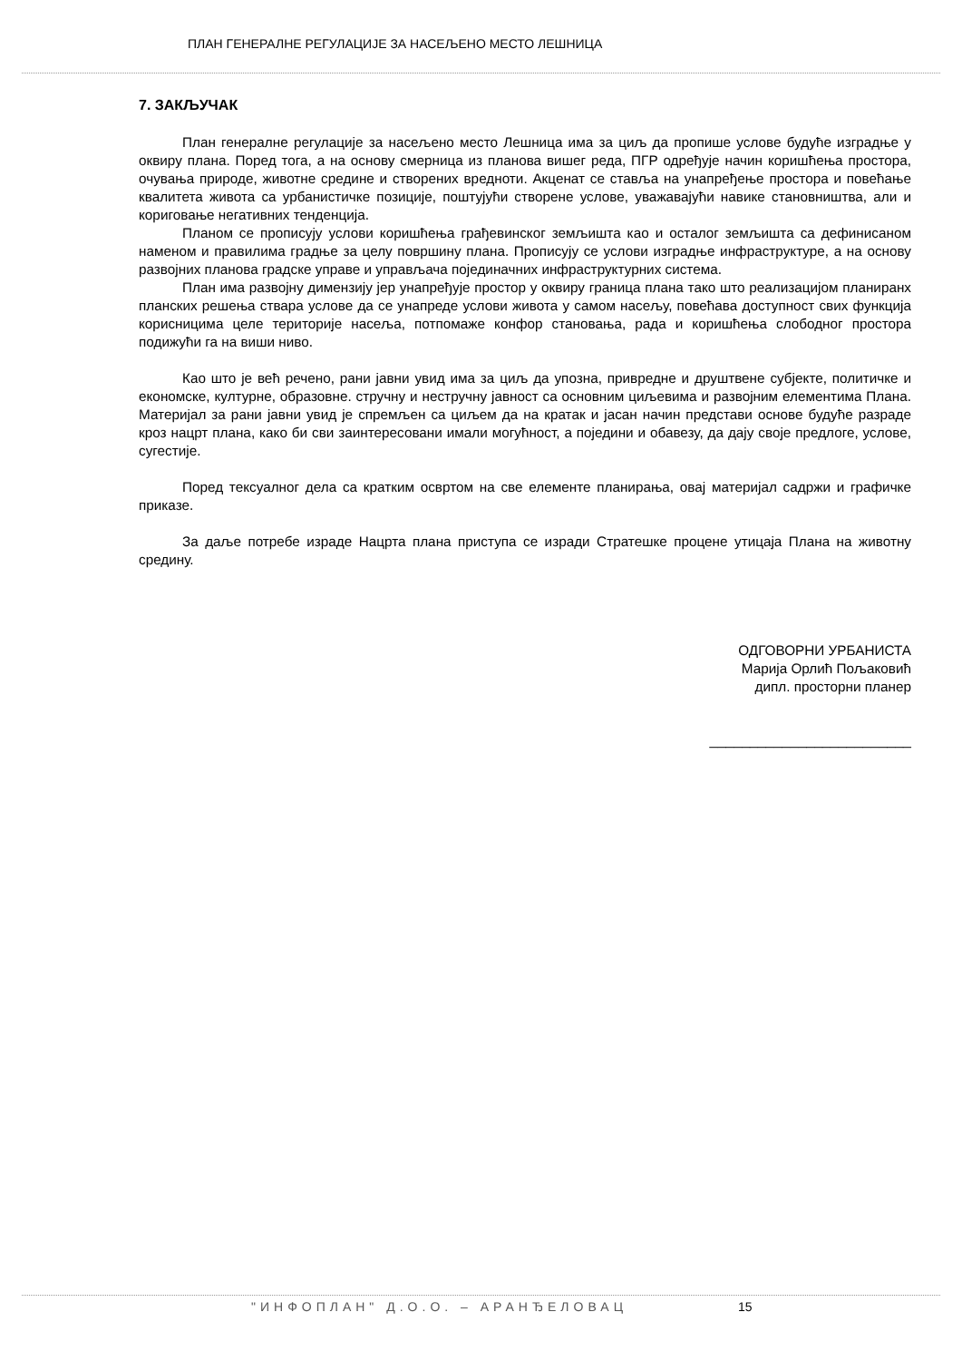ПЛАН ГЕНЕРАЛНЕ РЕГУЛАЦИЈЕ ЗА НАСЕЉЕНО МЕСТО ЛЕШНИЦА
7. ЗАКЉУЧАК
План генералне регулације за насељено место Лешница има за циљ да пропише услове будуће изградње у оквиру плана. Поред тога, а на основу смерница из планова вишег реда, ПГР одређује начин коришћења простора, очувања природе, животне средине и створених вредноти. Акценат се ставља на унапређење простора и повећање квалитета живота са урбанистичке позиције, поштујући створене услове, уважавајући навике становништва, али и кориговање негативних тенденција.
Планом се прописују услови коришћења грађевинског земљишта као и осталог земљишта са дефинисаном наменом и правилима градње за целу површину плана. Прописују се услови изградње инфраструктуре, а на основу развојних планова градске управе и управљача појединачних инфраструктурних система.
План има развојну димензију јер унапређује простор у оквиру граница плана тако што реализацијом планиранх планских решења ствара услове да се унапреде услови живота у самом насељу, повећава доступност свих функција корисницима целе територије насеља, потпомаже конфор становања, рада и коришћења слободног простора подижући га на виши ниво.
Као што је већ речено, рани јавни увид има за циљ да упозна, привредне и друштвене субјекте, политичке и економске, културне, образовне. стручну и нестручну јавност са основним циљевима и развојним елементима Плана. Материјал за рани јавни увид је спремљен са циљем да на кратак и јасан начин представи основе будуће разраде кроз нацрт плана, како би сви заинтересовани имали могућност, а поједини и обавезу, да дају своје предлоге, услове, сугестије.
Поред тексуалног дела са кратким освртом на све елементе планирања, овај материјал садржи и графичке приказе.
За даље потребе израде Нацрта плана приступа се изради Стратешке процене утицаја Плана на животну средину.
ОДГОВОРНИ УРБАНИСТА
Марија Орлић Пољаковић
дипл. просторни планер
_________________________
"ИНФОПЛАН" Д.О.О. – АРАНЂЕЛОВАЦ 15